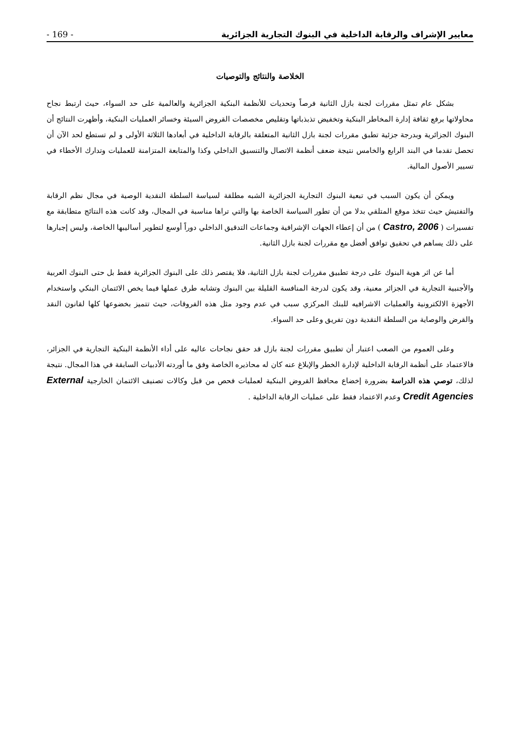- 169 - معايير الإشراف والرقابة الداخلية في البنوك التجارية الجزائرية
الخلاصة والنتائج والتوصيات
بشكل عام تمثل مقررات لجنة بازل الثانية فرصاً وتحديات للأنظمة البنكية الجزائرية والعالمية على حد السواء، حيث ارتبط نجاح محاولاتها برفع ثقافة إدارة المخاطر البنكية وتخفيض تذبذباتها وتقليص مخصصات القروض السيئة وخسائر العمليات البنكية، وأظهرت النتائج أن البنوك الجزائرية وبدرجة جزئية تطبق مقررات لجنة بازل الثانية المتعلقة بالرقابة الداخلية في أبعادها الثلاثة الأولى و لم تستطع لحد الآن أن تحصل تقدما في البند الرابع والخامس نتيجة ضعف أنظمة الاتصال والتنسيق الداخلي وكذا والمتابعة المتزامنة للعمليات وتدارك الأخطاء في تسيير الأصول المالية.
ويمكن أن يكون السبب في تبعية البنوك التجارية الجزائرية الشبه مطلقة لسياسة السلطة النقدية الوصية في مجال نظم الرقابة والتفتيش حيث تتخذ موقع المتلقي بدلا من أن تطور السياسة الخاصة بها والتي تراها مناسبة في المجال، وقد كانت هذه النتائج متطابقة مع تفسيرات ( Castro, 2006 ) من أن إعطاء الجهات الإشرافية وجماعات التدقيق الداخلي دوراً أوسع لتطوير أساليبها الخاصة، وليس إجبارها على ذلك يساهم في تحقيق توافق أفضل مع مقررات لجنة بازل الثانية.
أما عن اثر هوية البنوك على درجة تطبيق مقررات لجنة بازل الثانية، فلا يقتصر ذلك على البنوك الجزائرية فقط بل حتى البنوك العربية والأجنبية التجارية في الجزائر معنية، وقد يكون لدرجة المنافسة القليلة بين البنوك وتشابه طرق عملها فيما يخص الائتمان البنكي واستخدام الأجهزة الالكترونية والعمليات الاشرافيه للبنك المركزي سبب في عدم وجود مثل هذه الفروقات، حيث تتميز بخضوعها كلها لقانون النقد والقرض والوصاية من السلطة النقدية دون تفريق وعلى حد السواء.
وعلى العموم من الصعب اعتبار أن تطبيق مقررات لجنة بازل قد حقق نجاحات عاليه على أداء الأنظمة البنكية التجارية في الجزائر، فالاعتماد على أنظمة الرقابة الداخلية لإدارة الخطر والإبلاغ عنه كان له محاذيره الخاصة وفق ما أوردته الأدبيات السابقة في هذا المجال. نتيجة لذلك، توصي هذه الدراسة بضرورة إخضاع محافظ القروض البنكية لعمليات فحص من قبل وكالات تصنيف الائتمان الخارجية External Credit Agencies وعدم الاعتماد فقط على عمليات الرقابة الداخلية .